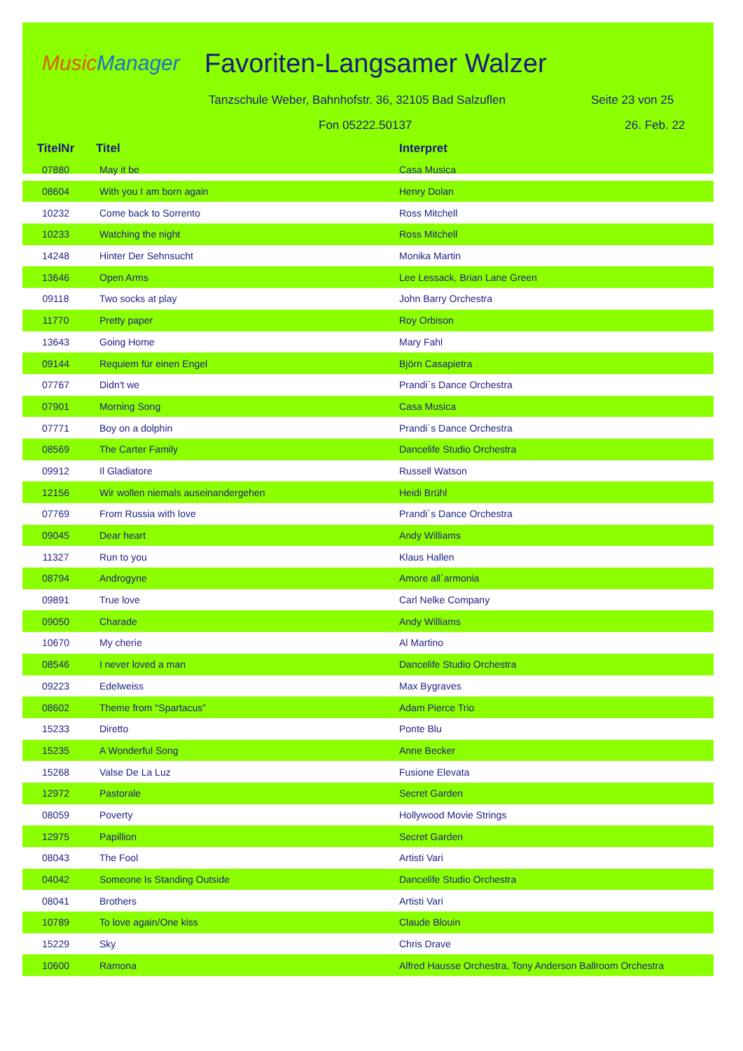MusicManager
Favoriten-Langsamer Walzer
Tanzschule Weber, Bahnhofstr. 36, 32105 Bad Salzuflen Seite 23 von 25
Fon 05222.50137 26. Feb. 22
| TitelNr | Titel | Interpret |
| --- | --- | --- |
| 07880 | May it be | Casa Musica |
| 08604 | With you I am born again | Henry Dolan |
| 10232 | Come back to Sorrento | Ross Mitchell |
| 10233 | Watching the night | Ross Mitchell |
| 14248 | Hinter Der Sehnsucht | Monika Martin |
| 13646 | Open Arms | Lee Lessack, Brian Lane Green |
| 09118 | Two socks at play | John Barry Orchestra |
| 11770 | Pretty paper | Roy Orbison |
| 13643 | Going Home | Mary Fahl |
| 09144 | Requiem für einen Engel | Björn Casapietra |
| 07767 | Didn't we | Prandi´s Dance Orchestra |
| 07901 | Morning Song | Casa Musica |
| 07771 | Boy on a dolphin | Prandi´s Dance Orchestra |
| 08569 | The Carter Family | Dancelife Studio Orchestra |
| 09912 | Il Gladiatore | Russell Watson |
| 12156 | Wir wollen niemals auseinandergehen | Heidi Brühl |
| 07769 | From Russia with love | Prandi´s Dance Orchestra |
| 09045 | Dear heart | Andy Williams |
| 11327 | Run to you | Klaus Hallen |
| 08794 | Androgyne | Amore all´armonia |
| 09891 | True love | Carl Nelke Company |
| 09050 | Charade | Andy Williams |
| 10670 | My cherie | Al Martino |
| 08546 | I never loved a man | Dancelife Studio Orchestra |
| 09223 | Edelweiss | Max Bygraves |
| 08602 | Theme from "Spartacus" | Adam Pierce Trio |
| 15233 | Diretto | Ponte Blu |
| 15235 | A Wonderful Song | Anne Becker |
| 15268 | Valse De La Luz | Fusione Elevata |
| 12972 | Pastorale | Secret Garden |
| 08059 | Poverty | Hollywood Movie Strings |
| 12975 | Papillion | Secret Garden |
| 08043 | The Fool | Artisti Vari |
| 04042 | Someone Is Standing Outside | Dancelife Studio Orchestra |
| 08041 | Brothers | Artisti Vari |
| 10789 | To love again/One kiss | Claude Blouin |
| 15229 | Sky | Chris Drave |
| 10600 | Ramona | Alfred Hausse Orchestra, Tony Anderson Ballroom Orchestra |